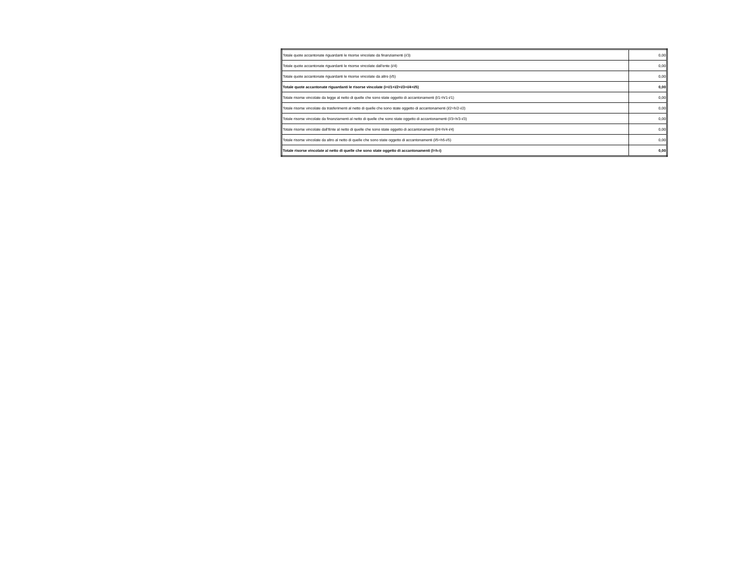| Totale quote accantonate riguardanti le risorse vincolate da finanziamenti (i/3) | 0,00 |
| Totale quote accantonate riguardanti le risorse vincolate dall'ente (i/4) | 0,00 |
| Totale quote accantonate riguardanti le risorse vincolate da altro (i/5) | 0,00 |
| Totale quote accantonate riguardanti le risorse vincolate (i=i/1+i/2+i/3+i/4+i/5) | 0,00 |
| Totale risorse vincolate da legge al netto di quelle che sono state oggetto di accantonamenti (l/1=h/1-i/1) | 0,00 |
| Totale risorse vincolate da trasferimenti al netto di quelle che sono state oggetto di accantonamenti (l/2=h/2-i/2) | 0,00 |
| Totale risorse vincolate da finanziamenti al netto di quelle che sono state oggetto di accantonamenti (l/3=h/3-i/3) | 0,00 |
| Totale risorse vincolate dall'Ente al netto di quelle che sono state oggetto di accantonamenti (l/4=h/4-i/4) | 0,00 |
| Totale risorse vincolate da altro al netto di quelle che sono state oggetto di accantonamenti (l/5=h5-i/5) | 0,00 |
| Totale risorse vincolate al netto di quelle che sono state oggetto di accantonamenti (l=h-i) | 0,00 |